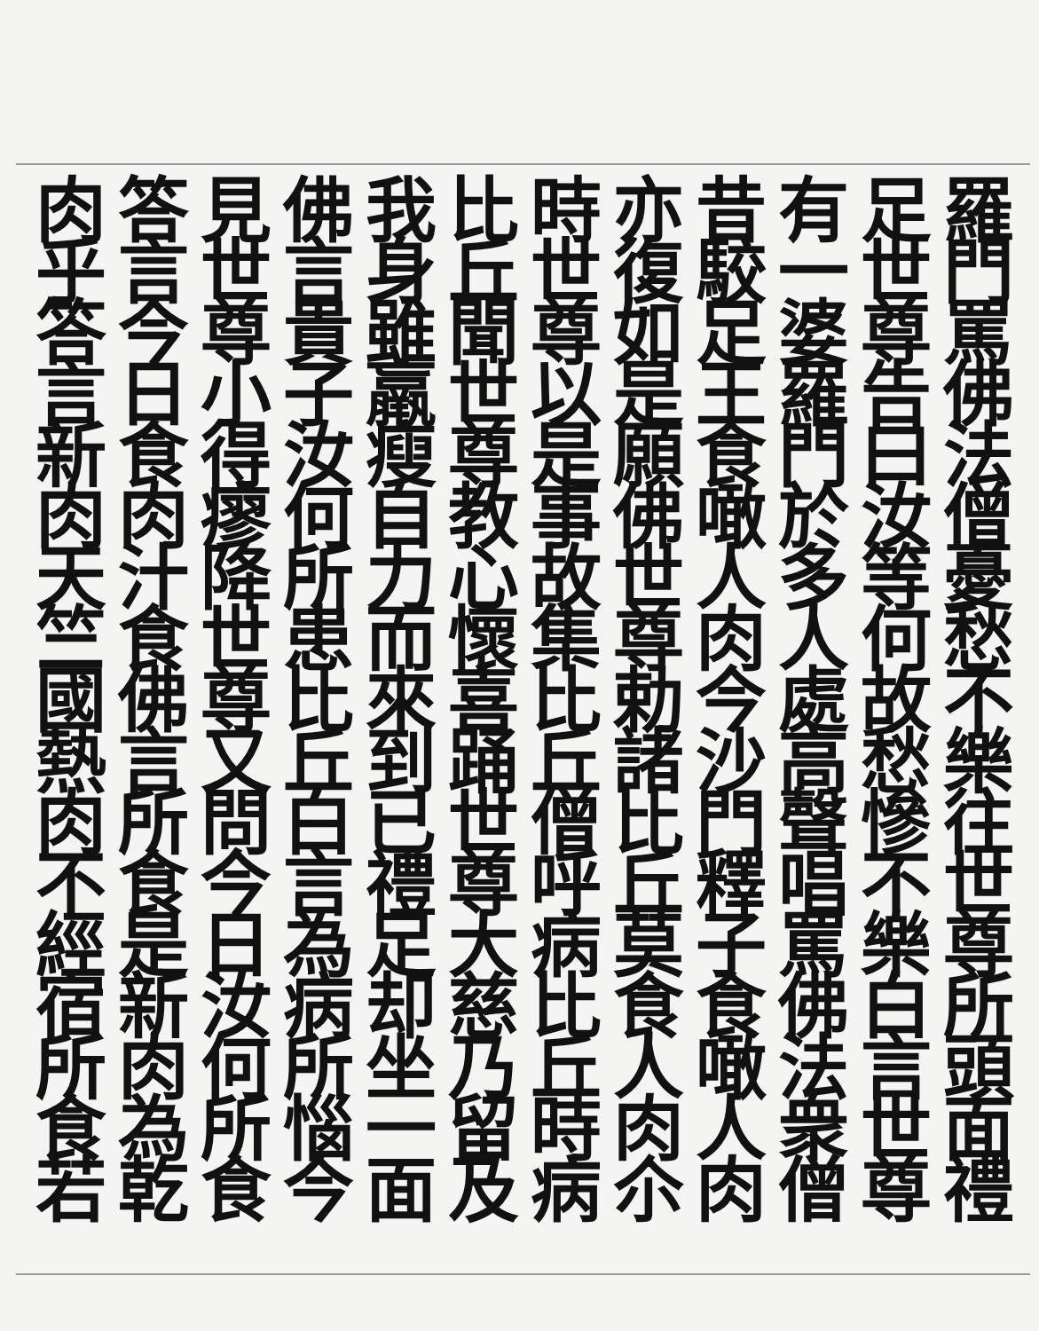羅門罵佛法僧憂愁不樂往世尊所頭面禮
足世尊告曰汝等何故愁慘不樂白言世尊
有一婆羅門於多人處高聲唱罵佛法衆僧
昔駮足王食噉人肉今沙門釋子食噉人肉
亦復如是願佛世尊勅諸比丘莫食人肉尒
時世尊以是事故集比丘僧呼病比丘時病
比丘聞世尊教心懷喜踊世尊大慈乃留及
我身雖羸瘦自力而來到已禮足却坐一面
佛言貴子汝何所患比丘白言為病所惱今
見世尊小得瘳降世尊又問今日汝何所食
答言今日食肉汁食佛言所食是新肉為乾
肉乎答言新肉天竺國熱肉不經宿所食若